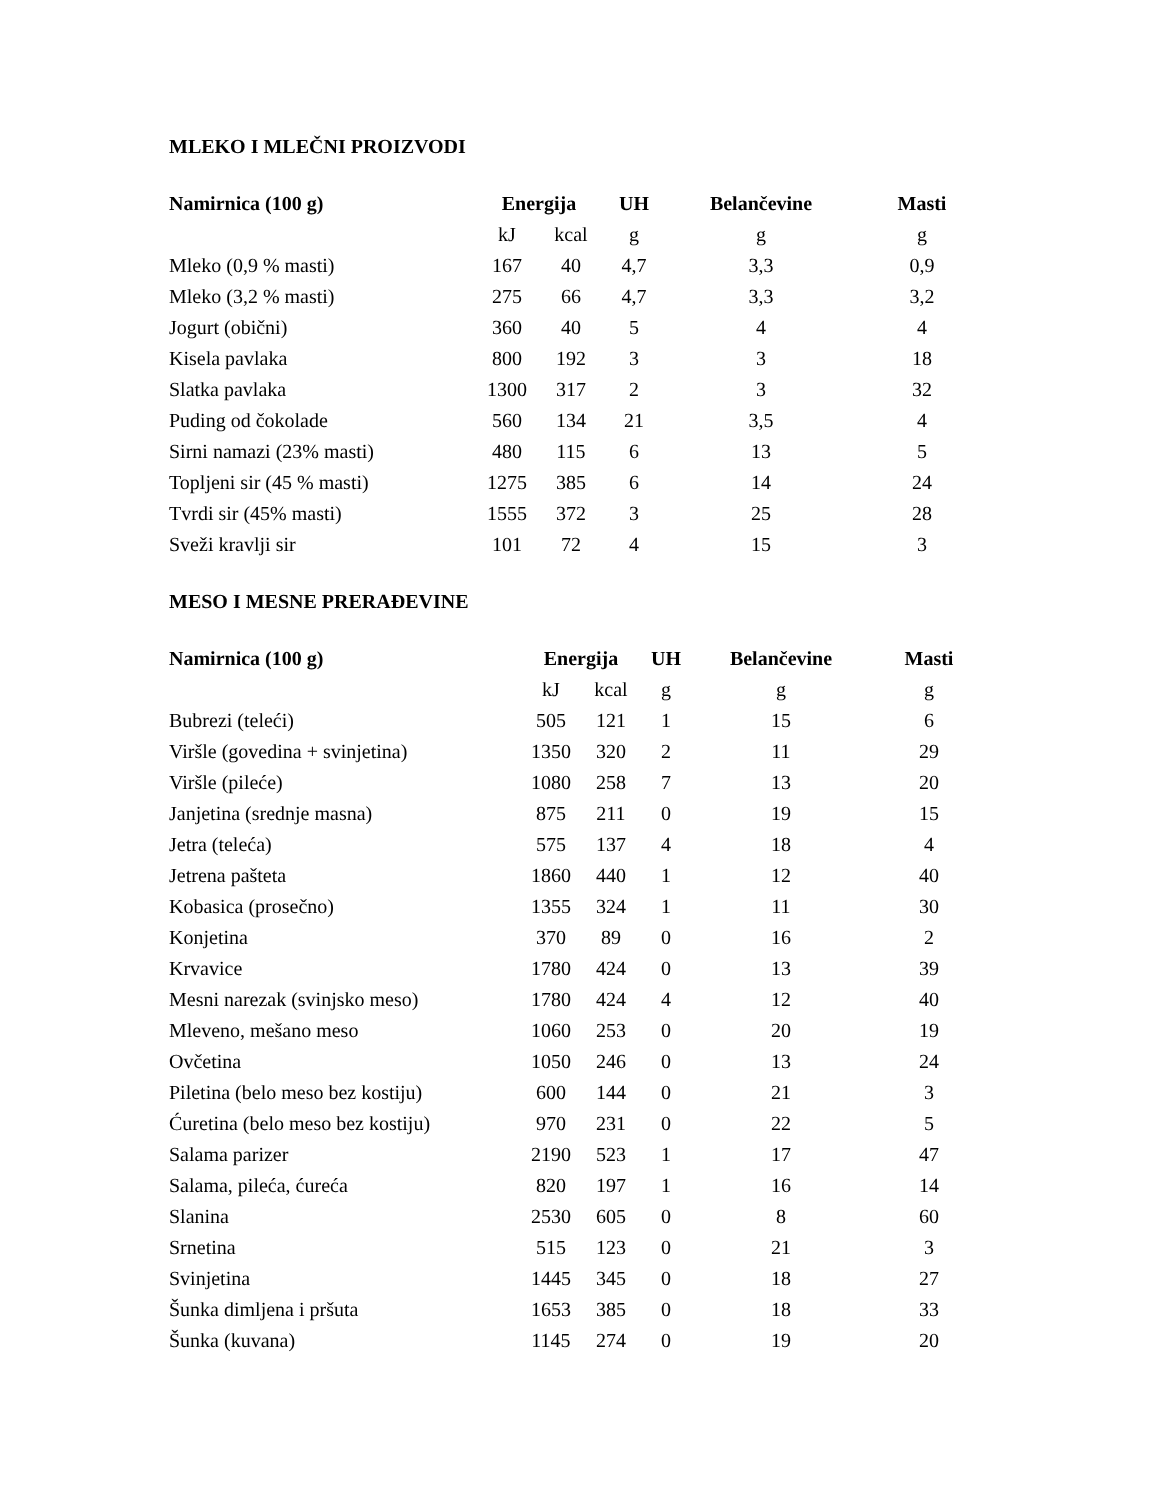MLEKO I MLEČNI PROIZVODI
| Namirnica (100 g) | Energija | | UH | Belančevine | Masti |
| --- | --- | --- | --- | --- | --- |
| | kJ | kcal | g | g | g |
| Mleko (0,9 % masti) | 167 | 40 | 4,7 | 3,3 | 0,9 |
| Mleko (3,2 % masti) | 275 | 66 | 4,7 | 3,3 | 3,2 |
| Jogurt (obični) | 360 | 40 | 5 | 4 | 4 |
| Kisela pavlaka | 800 | 192 | 3 | 3 | 18 |
| Slatka pavlaka | 1300 | 317 | 2 | 3 | 32 |
| Puding od čokolade | 560 | 134 | 21 | 3,5 | 4 |
| Sirni namazi (23% masti) | 480 | 115 | 6 | 13 | 5 |
| Topljeni sir (45 % masti) | 1275 | 385 | 6 | 14 | 24 |
| Tvrdi sir (45% masti) | 1555 | 372 | 3 | 25 | 28 |
| Sveži kravlji sir | 101 | 72 | 4 | 15 | 3 |
MESO I MESNE PRERAĐEVINE
| Namirnica (100 g) | Energija | | UH | Belančevine | Masti |
| --- | --- | --- | --- | --- | --- |
| | kJ | kcal | g | g | g |
| Bubrezi (teleći) | 505 | 121 | 1 | 15 | 6 |
| Viršle (govedina + svinjetina) | 1350 | 320 | 2 | 11 | 29 |
| Viršle (pileće) | 1080 | 258 | 7 | 13 | 20 |
| Janjetina (srednje masna) | 875 | 211 | 0 | 19 | 15 |
| Jetra (teleća) | 575 | 137 | 4 | 18 | 4 |
| Jetrena pašteta | 1860 | 440 | 1 | 12 | 40 |
| Kobasica (prosečno) | 1355 | 324 | 1 | 11 | 30 |
| Konjetina | 370 | 89 | 0 | 16 | 2 |
| Krvavice | 1780 | 424 | 0 | 13 | 39 |
| Mesni narezak (svinjsko meso) | 1780 | 424 | 4 | 12 | 40 |
| Mleveno, mešano meso | 1060 | 253 | 0 | 20 | 19 |
| Ovčetina | 1050 | 246 | 0 | 13 | 24 |
| Piletina (belo meso bez kostiju) | 600 | 144 | 0 | 21 | 3 |
| Ćuretina (belo meso bez kostiju) | 970 | 231 | 0 | 22 | 5 |
| Salama parizer | 2190 | 523 | 1 | 17 | 47 |
| Salama, pileća, ćureća | 820 | 197 | 1 | 16 | 14 |
| Slanina | 2530 | 605 | 0 | 8 | 60 |
| Srnetina | 515 | 123 | 0 | 21 | 3 |
| Svinjetina | 1445 | 345 | 0 | 18 | 27 |
| Šunka dimljena i pršuta | 1653 | 385 | 0 | 18 | 33 |
| Šunka (kuvana) | 1145 | 274 | 0 | 19 | 20 |